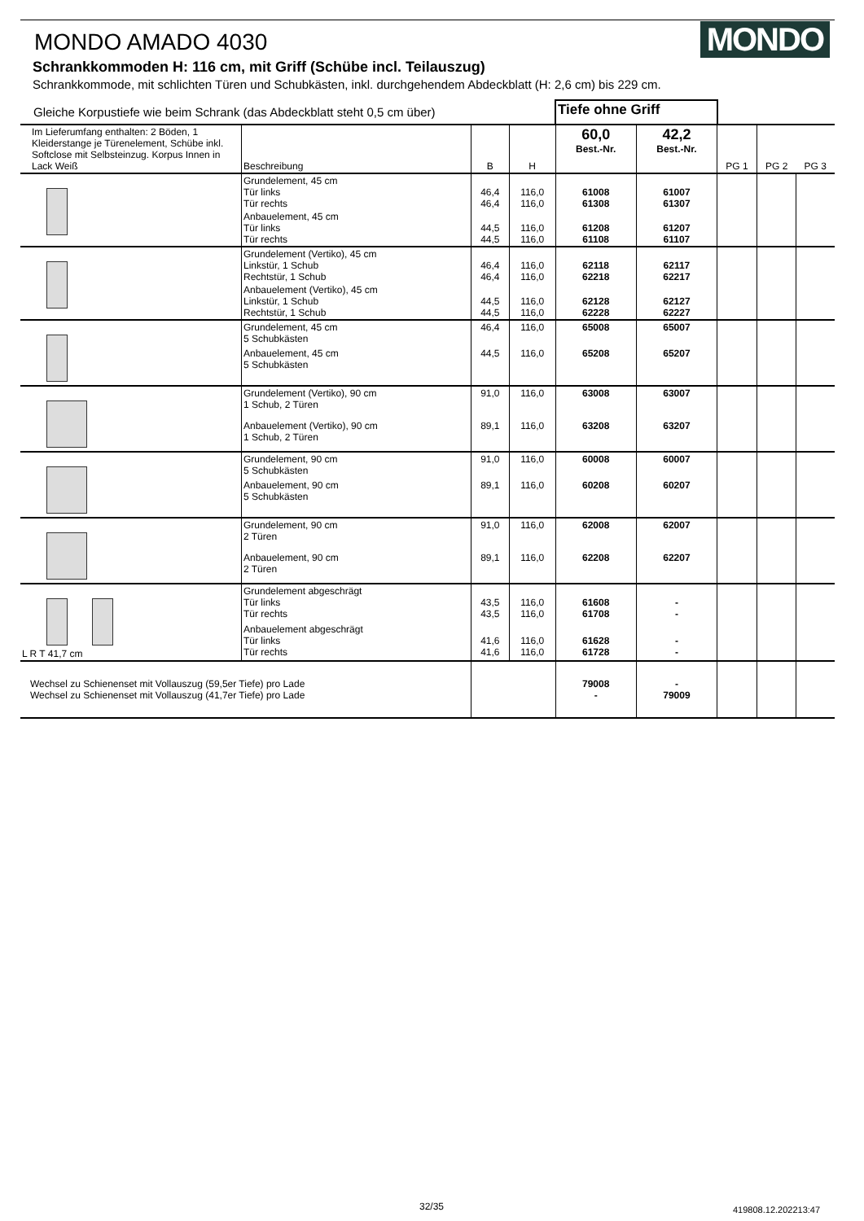MONDO AMADO 4030
Schrankkommoden H: 116 cm, mit Griff (Schübe incl. Teilauszug)
Schrankkommode, mit schlichten Türen und Schubkästen, inkl. durchgehendem Abdeckblatt (H: 2,6 cm) bis 229 cm.
MONDO
| Gleiche Korpustiefe wie beim Schrank (das Abdeckblatt steht 0,5 cm über) | | | | Tiefe ohne Griff | | | | |
| Im Lieferumfang enthalten: 2 Böden, 1 Kleiderstange je Türenelement, Schübe inkl. Softclose mit Selbsteinzug. Korpus Innen in Lack Weiß | Beschreibung | B | H | 60,0 Best.-Nr. | 42,2 Best.-Nr. | PG 1 | PG 2 | PG 3 |
| | Grundelement, 45 cm Tür links Tür rechts | 46,4 46,4 | 116,0 116,0 | 61008 61308 | 61007 61307 | | | |
| | Anbauelement, 45 cm Tür links Tür rechts | 44,5 44,5 | 116,0 116,0 | 61208 61108 | 61207 61107 | | | |
| | Grundelement (Vertiko), 45 cm Linkstür, 1 Schub Rechtstür, 1 Schub | 46,4 46,4 | 116,0 116,0 | 62118 62218 | 62117 62217 | | | |
| | Anbauelement (Vertiko), 45 cm Linkstür, 1 Schub Rechtstür, 1 Schub | 44,5 44,5 | 116,0 116,0 | 62128 62228 | 62127 62227 | | | |
| | Grundelement, 45 cm 5 Schubkästen | 46,4 | 116,0 | 65008 | 65007 | | | |
| | Anbauelement, 45 cm 5 Schubkästen | 44,5 | 116,0 | 65208 | 65207 | | | |
| | Grundelement (Vertiko), 90 cm 1 Schub, 2 Türen | 91,0 | 116,0 | 63008 | 63007 | | | |
| | Anbauelement (Vertiko), 90 cm 1 Schub, 2 Türen | 89,1 | 116,0 | 63208 | 63207 | | | |
| | Grundelement, 90 cm 5 Schubkästen | 91,0 | 116,0 | 60008 | 60007 | | | |
| | Anbauelement, 90 cm 5 Schubkästen | 89,1 | 116,0 | 60208 | 60207 | | | |
| | Grundelement, 90 cm 2 Türen | 91,0 | 116,0 | 62008 | 62007 | | | |
| | Anbauelement, 90 cm 2 Türen | 89,1 | 116,0 | 62208 | 62207 | | | |
| L R T 41,7 cm | Grundelement abgeschrägt Tür links Tür rechts | 43,5 43,5 | 116,0 116,0 | 61608 61708 | - - | | | |
| | Anbauelement abgeschrägt Tür links Tür rechts | 41,6 41,6 | 116,0 116,0 | 61628 61728 | - - | | | |
| Wechsel zu Schienenset mit Vollauszug (59,5er Tiefe) pro Lade Wechsel zu Schienenset mit Vollauszug (41,7er Tiefe) pro Lade | | | | 79008 - | - 79009 | | | |
32/35 419808.12.202213:47